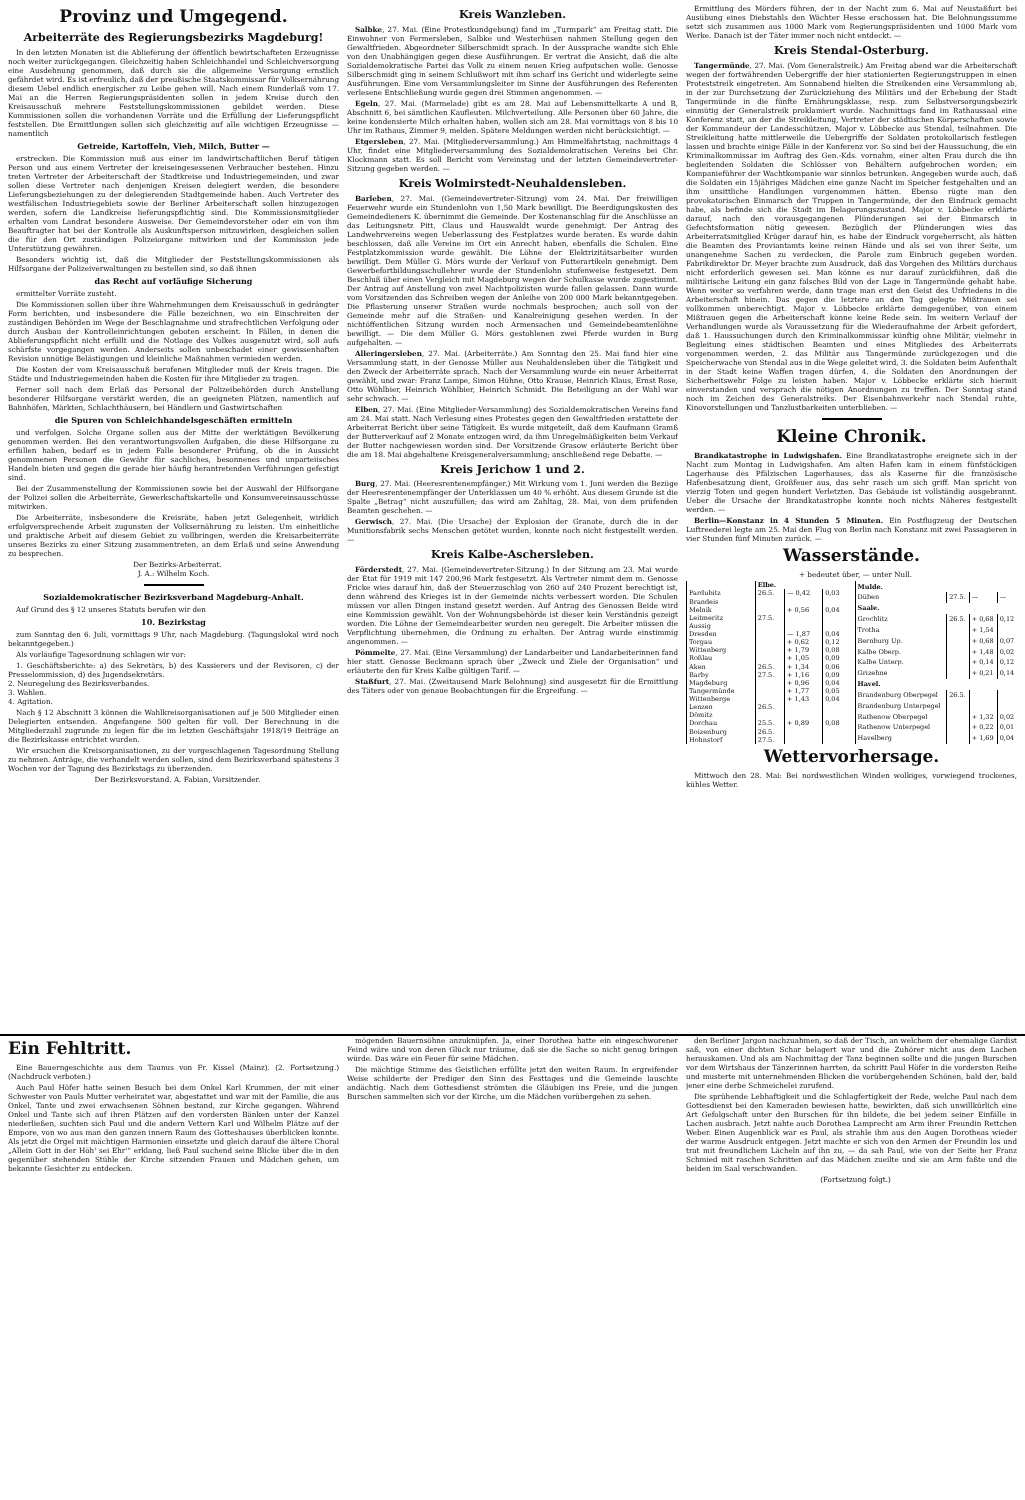Provinz und Umgegend.
Arbeiterräte des Regierungsbezirks Magdeburg!
In den letzten Monaten ist die Ablieferung der öffentlich bewirtschafteten Erzeugnisse noch weiter zurückgegangen. Gleichzeitig haben Schleichhandel und Schleichversorgung eine Ausdehnung genommen, daß durch sie die allgemeine Versorgung ernstlich gefährdet wird. Es ist erfreulich, daß der preußische Staatskommissar für Volksernährung diesem Uebel endlich energischer zu Leibe gehen will. Nach einem Runderlaß vom 17. Mai an die Herren Regierungspräsidenten sollen in jedem Kreise durch den Kreisausschuß mehrere Feststellungskommissionen gebildet werden. Diese Kommissionen sollen die vorhandenen Vorräte und die Erfüllung der Lieferungspflicht feststellen. Die Ermittlungen sollen sich gleichzeitig auf alle wichtigen Erzeugnisse — namentlich
Getreide, Kartoffeln, Vieh, Milch, Butter —
erstrecken. Die Kommission muß aus einer im landwirtschaftlichen Beruf tätigen Person und aus einem Vertreter der kreiseingesessenen Verbraucher bestehen. Hinzu treten Vertreter der Arbeiterschaft der Stadtkreise und Industriegemeinden, und zwar sollen diese Vertreter nach denjenigen Kreisen delegiert werden, die besondere Lieferungsbeziehungen zu der delegierenden Stadtgemeinde haben. Auch Vertreter des westfälischen Industriegebiets sowie der Berliner Arbeiterschaft sollen hinzugezogen werden, sofern die Landkreise lieferungspflichtig sind. Die Kommissionsmitglieder erhalten vom Landrat besondere Ausweise. Der Gemeindevorsteher oder ein von ihm Beauftragter hat bei der Kontrolle als Auskunftsperson mitzuwirken, desgleichen sollen die für den Ort zuständigen Polizeiorgane mitwirken und der Kommission jede Unterstützung gewähren.
Besonders wichtig ist, daß die Mitglieder der Feststellungskommissionen als Hilfsorgane der Polizeiverwaltungen zu bestellen sind, so daß ihnen
das Recht auf vorläufige Sicherung
ermittelter Vorräte zusteht.
Die Kommissionen sollen über ihre Wahrnehmungen dem Kreisausschuß in gedrängter Form berichten, und insbesondere die Fälle bezeichnen, wo ein Einschreiten der zuständigen Behörden im Wege der Beschlagnahme und strafrechtlichen Verfolgung oder durch Ausbau der Kontrolleinrichtungen geboten erscheint. In Fällen, in denen die Ablieferungspflicht nicht erfüllt und die Notlage des Volkes ausgenutzt wird, soll aufs schärfste vorgegangen werden. Anderseits sollen unbeschadet einer gewissenhaften Revision unnötige Belästigungen und kleinliche Maßnahmen vermieden werden.
Die Kosten der vom Kreisausschuß berufenen Mitglieder muß der Kreis tragen. Die Städte und Industriegemeinden haben die Kosten für ihre Mitglieder zu tragen.
Ferner soll nach dem Erlaß das Personal der Polizeibehörden durch Anstellung besonderer Hilfsorgane verstärkt werden, die an geeigneten Plätzen, namentlich auf Bahnhöfen, Märkten, Schlachthäusern, bei Händlern und Gastwirtschaften
die Spuren von Schleichhandelsgeschäften ermitteln
und verfolgen. Solche Organe sollen aus der Mitte der werktätigen Bevölkerung genommen werden. Bei den verantwortungsvollen Aufgaben, die diese Hilfsorgane zu erfüllen haben, bedarf es in jedem Falle besonderer Prüfung, ob die in Aussicht genommenen Personen die Gewähr für sachliches, besonnenes und unparteiisches Handeln bieten und gegen die gerade hier häufig herantretenden Verführungen gefestigt sind.
Bei der Zusammenstellung der Kommissionen sowie bei der Auswahl der Hilfsorgane der Polizei sollen die Arbeiterräte, Gewerkschaftskartelle und Konsumvereinsausschüsse mitwirken.
Die Arbeiterräte, insbesondere die Kreisräte, haben jetzt Gelegenheit, wirklich erfolgversprechende Arbeit zugunsten der Volksernährung zu leisten. Um einheitliche und praktische Arbeit auf diesem Gebiet zu vollbringen, werden die Kreisarbeiterräte unseres Bezirks zu einer Sitzung zusammentreten, an dem Erlaß und seine Anwendung zu besprechen.
Der Bezirks-Arbeiterrat.
J. A.: Wilhelm Koch.
Sozialdemokratischer Bezirksverband Magdeburg-Anhalt.
Auf Grund des § 12 unseres Statuts berufen wir den
10. Bezirkstag
zum Sonntag den 6. Juli, vormittags 9 Uhr, nach Magdeburg. (Tagungslokal wird noch bekanntgegeben.)
Als vorläufige Tagesordnung schlagen wir vor:
1. Geschäftsberichte: a) des Sekretärs, b) des Kassierers und der Revisoren, c) der Presselommission, d) des Jugendsekretärs.
2. Neuregelung des Bezirksverbandes.
3. Wahlen.
4. Agitation.
Nach § 12 Abschnitt 3 können die Wahlkreisorganisationen auf je 500 Mitglieder einen Delegierten entsenden. Angefangene 500 gelten für voll. Der Berechnung in die Mitgliederzahl zugrunde zu legen für die im letzten Geschäftsjahr 1918/19 Beiträge an die Bezirkskasse entrichtet wurden.
Wir ersuchen die Kreisorganisationen, zu der vorgeschlagenen Tagesordnung Stellung zu nehmen. Anträge, die verhandelt werden sollen, sind dem Bezirksverband spätestens 3 Wochen vor der Tagung des Bezirkstags zu überzenden.
Der Bezirksvorstand. A. Fabian, Vorsitzender.
Kreis Wanzleben.
Salbke, 27. Mai. (Eine Protestkundgebung) fand im „Turmpark“ am Freitag statt. Die Einwohner von Fermersleben, Salbke und Westerhüsen nahmen Stellung gegen den Gewaltfrieden. Abgeordneter Silberschmidt sprach. In der Aussprache wandte sich Ehle von den Unabhängigen gegen diese Ausführungen. Er vertrat die Ansicht, daß die alte Sozialdemokratische Partei das Volk zu einem neuen Krieg aufputschen wolle. Genosse Silberschmidt ging in seinem Schlußwort mit ihm scharf ins Gericht und widerlegte seine Ausführungen. Eine vom Versammlungsleiter im Sinne der Ausführungen des Referenten verlesene Entschließung wurde gegen drei Stimmen angenommen. —
Egeln, 27. Mai. (Marmelade) gibt es am 28. Mai auf Lebensmittelkarte A und B, Abschnitt 6, bei sämtlichen Kaufleuten. Milchverteilung. Alle Personen über 60 Jahre, die keine kondensierte Milch erhalten haben, wollen sich am 28. Mai vormittags von 8 bis 10 Uhr im Rathaus, Zimmer 9, melden. Spätere Meldungen werden nicht berücksichtigt. —
Etgersleben, 27. Mai. (Mitgliederversammlung.) Am Himmelfahrtstag, nachmittags 4 Uhr, findet eine Mitgliederversammlung des Sozialdemokratischen Vereins bei Chr. Klockmann statt. Es soll Bericht vom Vereinstag und der letzten Gemeindevertreter-Sitzung gegeben werden. —
Kreis Wolmirstedt-Neuhaldensleben.
Barleben, 27. Mai. (Gemeindevertreter-Sitzung) vom 24. Mai. Der freiwilligen Feuerwehr wurde ein Stundenlohn von 1,50 Mark bewilligt. Die Beerdigungskosten des Gemeindedieners K. übernimmt die Gemeinde. Der Kostenanschlag für die Anschlüsse an das Leitungsnetz Pitt, Claus und Hauswaldt wurde genehmigt. Der Antrag des Landwehrvereins wegen Ueberlassung des Festplatzes wurde beraten. Es wurde dahin beschlossen, daß alle Vereine im Ort ein Anrecht haben, ebenfalls die Schulen. Eine Festplatzkommission wurde gewählt. Die Löhne der Elektrizitätsarbeiter wurden bewilligt. Dem Müller G. Mörs wurde der Verkauf von Futterartikeln genehmigt. Dem Gewerbefortbildungsschullehrer wurde der Stundenlohn stufenweise festgesetzt. Dem Beschluß über einen Vergleich mit Magdeburg wegen der Schulkasse wurde zugestimmt. Der Antrag auf Anstellung von zwei Nachtpolizisten wurde fallen gelassen. Dann wurde vom Vorsitzenden das Schreiben wegen der Anleihe von 200 000 Mark bekanntgegeben. Die Pflasterung unserer Straßen wurde nochmals besprochen; auch soll von der Gemeinde mehr auf die Straßen- und Kanalreinigung gesehen werden. In der nichtöffentlichen Sitzung wurden noch Armensachen und Gemeindebeamtenlöhne bewilligt. — Die dem Müller G. Mörs gestohlenen zwei Pferde wurden in Burg aufgehalten. —
Alleringersleben, 27. Mai. (Arbeiterräte.) Am Sonntag den 25. Mai fand hier eine Versammlung statt, in der Genosse Müller aus Neuhaldensleben über die Tätigkeit und den Zweck der Arbeiterräte sprach. Nach der Versammlung wurde ein neuer Arbeiterrat gewählt, und zwar: Franz Lampe, Simon Hühne, Otto Krause, Heinrich Klaus, Ernst Rose, Otto Wöhlbier, Heinrich Wöhlbier, Heinrich Schmidt. Die Beteiligung an der Wahl war sehr schwach. —
Elben, 27. Mai. (Eine Mitglieder-Versammlung) des Sozialdemokratischen Vereins fand am 24. Mai statt. Nach Verlesung eines Protestes gegen den Gewaltfrieden erstattete der Arbeiterrat Bericht über seine Tätigkeit. Es wurde mitgeteilt, daß dem Kaufmann Gramß der Butterverkauf auf 2 Monate entzogen wird, da ihm Unregelmäßigkeiten beim Verkauf der Butter nachgewiesen worden sind. Der Vorsitzende Grasow erläuterte Bericht über die am 18. Mai abgehaltene Kreisgeneralversammlung; anschließend rege Debatte. —
Kreis Jerichow 1 und 2.
Burg, 27. Mai. (Heeresrentenempfänger.) Mit Wirkung vom 1. Juni werden die Bezüge der Heeresrentenempfänger der Unterklassen um 40 % erhöht. Aus diesem Grunde ist die Spalte „Betrag“ nicht auszufüllen; das wird am Zahltag, 28. Mai, von dem prüfenden Beamten geschehen. —
Gerwisch, 27. Mai. (Die Ursache) der Explosion der Granate, durch die in der Munitionsfabrik sechs Menschen getötet wurden, konnte noch nicht festgestellt werden. —
Kreis Kalbe-Aschersleben.
Förderstedt, 27. Mai. (Gemeindevertreter-Sitzung.) In der Sitzung am 23. Mai wurde der Etat für 1919 mit 147 200,96 Mark festgesetzt. Als Vertreter nimmt dem m. Genosse Fricke wies darauf hin, daß der Steuerzuschlag von 260 auf 240 Prozent berechtigt ist, denn während des Krieges ist in der Gemeinde nichts verbessert worden. Die Schulen müssen vor allen Dingen instand gesetzt werden. Auf Antrag des Genossen Beide wird eine Kommission gewählt. Von der Wohnungsbehörde ist dieser kein Verständnis gezeigt worden. Die Löhne der Gemeindearbeiter wurden neu geregelt. Die Arbeiter müssen die Verpflichtung übernehmen, die Ordnung zu erhalten. Der Antrag wurde einstimmig angenommen. —
Pömmelte, 27. Mai. (Eine Versammlung) der Landarbeiter und Landarbeiterinnen fand hier statt. Genosse Beckmann sprach über „Zweck und Ziele der Organisation“ und erläuterte den für Kreis Kalbe gültigen Tarif. —
Staßfurt, 27. Mai. (Zweitausend Mark Belohnung) sind ausgesetzt für die Ermittlung des Täters oder von genaue Beobachtungen für die Ergreifung. —
Ermittlung des Mörders führen, der in der Nacht zum 6. Mai auf Neustaßfurt bei Ausübung eines Diebstahls den Wächter Hesse erschossen hat. Die Belohnungssumme setzt sich zusammen aus 1000 Mark vom Regierungspräsidenten und 1000 Mark vom Werke. Danach ist der Täter immer noch nicht entdeckt. —
Kreis Stendal-Osterburg.
Tangermünde, 27. Mai. (Vom Generalstreik.) Am Freitag abend war die Arbeiterschaft wegen der fortwährenden Uebergriffe der hier stationierten Regierungstruppen in einen Proteststreik eingetreten. Am Sonnabend hielten die Streikenden eine Versammlung ab, in der zur Durchsetzung der Zurückziehung des Militärs und der Erhebung der Stadt Tangermünde in die fünfte Ernährungsklasse, resp. zum Selbstversorgungsbezirk einmütig der Generalstreik proklamiert wurde. Nachmittags fand im Rathaussaal eine Konferenz statt, an der die Streikleitung, Vertreter der städtischen Körperschaften sowie der Kommandeur der Landesschützen, Major v. Löbbecke aus Stendal, teilnahmen. Die Streikleitung hatte mittlerweile die Uebergriffe der Soldaten protokollarisch festlegen lassen und brachte einige Fälle in der Konferenz vor. So sind bei der Haussuchung, die ein Kriminalkommissar im Auftrag des Gen.-Kds. vornahm, einer alten Frau durch die ihn begleitenden Soldaten die Schlösser von Behältern aufgebrochen worden; ein Kompanieführer der Wachtkompanie war sinnlos betrunken. Angegeben wurde auch, daß die Soldaten ein 15jähriges Mädchen eine ganze Nacht im Speicher festgehalten und an ihm unsittliche Handlungen vorgenommen hätten. Ebenso rügte man den provokatorischen Einmarsch der Truppen in Tangermünde, der den Eindruck gemacht habe, als befinde sich die Stadt im Belagerungszustand. Major v. Löbbecke erklärte darauf, nach den vorausgegangenen Plünderungen sei der Einmarsch in Gefechtsformation nötig gewesen. Bezüglich der Plünderungen wies das Arbeiterratsmitglied Krüger darauf hin, es habe der Eindruck vorgeherrscht, als hätten die Beamten des Proviantamts keine reinen Hände und als sei von ihrer Seite, um unangenehme Sachen zu verdecken, die Parole zum Einbruch gegeben worden. Fabrikdirektor Dr. Meyer brachte zum Ausdruck, daß das Vorgehen des Militärs durchaus nicht erforderlich gewesen sei. Man könne es nur darauf zurückführen, daß die militärische Leitung ein ganz falsches Bild von der Lage in Tangermünde gehabt habe. Wenn weiter so verfahren werde, dann trage man erst den Geist des Unfriedens in die Arbeiterschaft hinein. Das gegen die letztere an den Tag gelegte Mißtrauen sei vollkommen unberechtigt. Major v. Löbbecke erklärte demgegenüber, von einem Mißtrauen gegen die Arbeiterschaft könne keine Rede sein. Im weitern Verlauf der Verhandlungen wurde als Voraussetzung für die Wiederaufnahme der Arbeit gefordert, daß 1. Haussuchungen durch den Kriminalkommissar künftig ohne Militär, vielmehr in Begleitung eines städtischen Beamten und eines Mitgliedes des Arbeiterrats vorgenommen werden, 2. das Militär aus Tangermünde zurückgezogen und die Speicherwache von Stendal aus in die Wege geleitet wird, 3. die Soldaten beim Aufenthalt in der Stadt keine Waffen tragen dürfen, 4. die Soldaten den Anordnungen der Sicherheitswehr Folge zu leisten haben. Major v. Löbbecke erklärte sich hiermit einverstanden und versprach die nötigen Anordnungen zu treffen. Der Sonntag stand noch im Zeichen des Generalstreiks. Der Eisenbahnverkehr nach Stendal ruhte, Kinovorstellungen und Tanzlustbarkeiten unterblieben. —
Kleine Chronik.
Brandkatastrophe in Ludwigshafen. Eine Brandkatastrophe ereignete sich in der Nacht zum Montag in Ludwigshafen. Am alten Hafen kam in einem fünfstöckigen Lagerhause des Pfälzischen Lagerhauses, das als Kaserne für die französische Hafenbesatzung dient, Großfeuer aus, das sehr rasch um sich griff. Man spricht von vierzig Toten und gegen hundert Verletzten. Das Gebäude ist vollständig ausgebrannt. Ueber die Ursache der Brandkatastrophe konnte noch nichts Näheres festgestellt werden. —
Berlin—Konstanz in 4 Stunden 5 Minuten. Ein Postflugzeug der Deutschen Luftreederei legte am 25. Mai den Flug von Berlin nach Konstanz mit zwei Passagieren in vier Stunden fünf Minuten zurück. —
Wasserstände.
+ bedeutet über, — unter Null.
| | Elbe. | | |
| --- | --- | --- | --- |
| Pardubitz | 26.5. | — 0,42 | 0,03 |
| Brandeis | | | |
| Melnik | | + 0,56 | 0,04 |
| Leitmeritz | 27.5. | | |
| Aussig | | | |
| Dresden | | — 1,87 | 0,04 |
| Torgau | | + 0,62 | 0,12 |
| Wittenberg | | + 1,79 | 0,08 |
| Roßlau | | + 1,05 | 0,09 |
| Aken | 26.5. | + 1,34 | 0,06 |
| Barby | 27.5. | + 1,16 | 0,09 |
| Magdeburg | | + 0,96 | 0,04 |
| Tangermünde | | + 1,77 | 0,05 |
| Wittenberge | | + 1,43 | 0,04 |
| Lenzen | 26.5. | | |
| Dömitz | | | |
| Dorchau | 25.5. | + 0,89 | 0,08 |
| Boizenburg | 26.5. | | |
| Hohnstorf | 27.5. | | |
| Mulde. | | | |
| --- | --- | --- | --- |
| Düben | 27.5. | — | — |
| Saale. | | | |
| Grochlitz | 26.5. | + 0,68 | 0,12 |
| Trotha | | + 1,54 | |
| Bernburg Up. | | + 0,68 | 0,07 |
| Kalbe Oberp. | | + 1,48 | 0,02 |
| Kalbe Unterp. | | + 0,14 | 0,12 |
| Grizehne | | + 0,21 | 0,14 |
| Havel. | | | |
| Brandenburg Oberpegel | 26.5. | | |
| Brandenburg Unterpegel | | | |
| Rathenow Oberpegel | | + 1,32 | 0,02 |
| Rathenow Unterpegel | | + 0,22 | 0,01 |
| Havelberg | | + 1,69 | 0,04 |
Wettervorhersage.
Mittwoch den 28. Mai: Bei nordwestlichen Winden wolkiges, vorwiegend trockenes, kühles Wetter.
Ein Fehltritt.
Eine Bauerngeschichte aus dem Taunus von Fr. Kissel (Mainz). (2. Fortsetzung.) (Nachdruck verboten.)
Auch Paul Höfer hatte seinen Besuch bei dem Onkel Karl Krummen, der mit einer Schwester von Pauls Mutter verheiratet war, abgestattet und war mit der Familie, die aus Onkel, Tante und zwei erwachsenen Söhnen bestand, zur Kirche gegangen. Während Onkel und Tante sich auf ihren Plätzen auf den vordersten Bänken unter der Kanzel niederließen, suchten sich Paul und die andern Vettern Karl und Wilhelm Plätze auf der Empore, von wo aus man den ganzen innern Raum des Gotteshauses überblicken konnte. Als jetzt die Orgel mit mächtigen Harmonien einsetzte und gleich darauf die ältere Choral „Allein Gott in der Höh' sei Ehr'“ erklang, ließ Paul suchend seine Blicke über die in den gegenüber stehenden Stühle der Kirche sitzenden Frauen und Mädchen gehen, um bekannte Gesichter zu entdecken.
mögenden Bauernsöhne anzuknüpfen. Ja, einer Dorothea hatte ein eingeschworener Feind wäre und von deren Glück nur träume, daß sie die Sache so nicht genug bringen würde. Das wäre ein Feuer für seine Mädchen.
Die mächtige Stimme des Geistlichen erfüllte jetzt den weiten Raum. In ergreifender Weise schilderte der Prediger den Sinn des Festtages und die Gemeinde lauschte andächtig. Nach dem Gottesdienst strömten die Gläubigen ins Freie, und die jungen Burschen sammelten sich vor der Kirche, um die Mädchen vorübergehen zu sehen.
den Berliner Jargon nachzuahmen, so daß der Tisch, an welchem der ehemalige Gardist saß, von einer dichten Schar belagert war und die Zuhörer nicht aus dem Lachen herauskamen. Und als am Nachmittag der Tanz beginnen sollte und die jungen Burschen vor dem Wirtshaus der Tänzerinnen harrten, da schritt Paul Höfer in die vordersten Reihe und musterte mit unternehmenden Blicken die vorübergehenden Schönen, bald der, bald jener eine derbe Schmeichelei zurufend.
Die sprühende Lebhaftigkeit und die Schlagfertigkeit der Rede, welche Paul nach dem Gottesdienst bei den Kameraden bewiesen hatte, bewirkten, daß sich unwillkürlich eine Art Gefolgschaft unter den Burschen für ihn bildete, die bei jedem seiner Einfälle in Lachen ausbrach. Jetzt nahte auch Dorothea Lamprecht am Arm ihrer Freundin Rettchen Weber. Einen Augenblick war es Paul, als strahle ihm aus den Augen Dorotheas wieder der warme Ausdruck entgegen. Jetzt machte er sich von den Armen der Freundin los und trat mit freundlichem Lächeln auf ihn zu, — da sah Paul, wie von der Seite her Franz Schmied mit raschen Schritten auf das Mädchen zueilte und sie am Arm faßte und die beiden im Saal verschwanden.
(Fortsetzung folgt.)